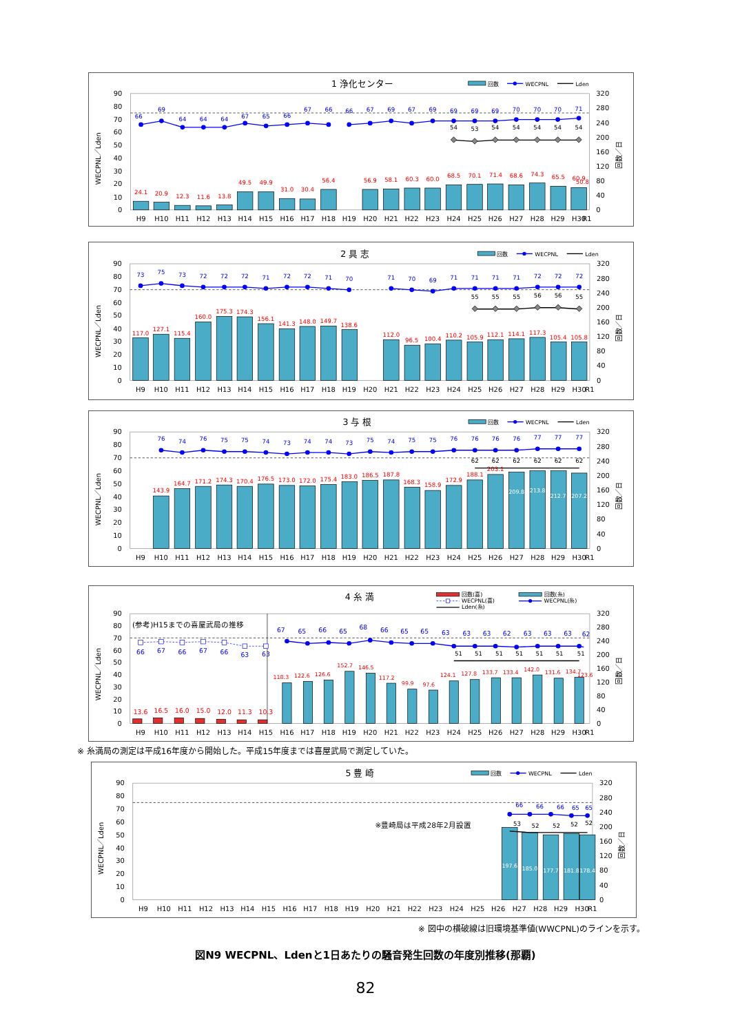1 浄化センター
回数
WECPNL
Lden
0
10
20
30
40
50
60
70
80
90
0
40
80
120
160
200
240
280
320
WECPNL／Lden
回数／日
24.1
20.9
12.3
11.6
13.8
49.5
49.9
31.0
30.4
56.4
56.9
58.1
60.3
60.0
68.5
70.1
71.4
68.6
74.3
65.5
60.9
50.8
66
69
64
64
64
67
65
66
67
66
66
67
69
67
69
69
69
69
70
70
70
71
54
53
54
54
54
54
54
H9
H10
H11
H12
H13
H14
H15
H16
H17
H18
H19
H20
H21
H22
H23
H24
H25
H26
H27
H28
H29
H30
R1
2 具 志
回数
WECPNL
Lden
0
10
20
30
40
50
60
70
80
90
0
40
80
120
160
200
240
280
320
WECPNL／Lden
回数／日
117.0
127.1
115.4
160.0
175.3
174.3
156.1
141.3
148.0
149.7
138.6
112.0
96.5
100.4
110.2
105.9
112.1
114.1
117.3
105.4
105.8
73
75
73
72
72
72
71
72
72
71
70
71
70
69
71
71
71
71
72
72
72
55
55
55
56
56
55
H9
H10
H11
H12
H13
H14
H15
H16
H17
H18
H19
H20
H21
H22
H23
H24
H25
H26
H27
H28
H29
H30
R1
3 与 根
回数
WECPNL
Lden
0
10
20
30
40
50
60
70
80
90
0
40
80
120
160
200
240
280
320
WECPNL／Lden
回数／日
143.9
164.7
171.2
174.3
170.4
176.5
173.0
172.0
175.4
183.0
186.5
187.8
168.3
158.9
172.9
188.1
203.1
209.8
213.8
212.7
207.2
76
74
76
75
75
74
73
74
74
73
75
74
75
75
76
76
76
76
77
77
77
62
62
62
62
62
62
H9
H10
H11
H12
H13
H14
H15
H16
H17
H18
H19
H20
H21
H22
H23
H24
H25
H26
H27
H28
H29
H30
R1
4 糸 満
回数(喜)
回数(糸)
WECPNL(喜)
WECPNL(糸)
Lden(糸)
(参考)H15までの喜屋武局の推移
0
10
20
30
40
50
60
70
80
90
0
40
80
120
160
200
240
280
320
WECPNL／Lden
回数／日
13.6
16.5
16.0
15.0
12.0
11.3
10.3
118.3
122.6
126.6
152.7
146.5
117.2
99.9
97.6
124.1
127.8
133.7
133.4
142.0
131.6
134.7
123.6
66
67
66
67
66
63
63
67
65
66
65
68
66
65
65
63
63
63
62
63
63
63
62
51
51
51
51
51
51
51
H9
H10
H11
H12
H13
H14
H15
H16
H17
H18
H19
H20
H21
H22
H23
H24
H25
H26
H27
H28
H29
H30
R1
※ 糸満局の測定は平成16年度から開始した。平成15年度までは喜屋武局で測定していた。
5 豊 崎
回数
WECPNL
Lden
0
10
20
30
40
50
60
70
80
90
0
40
80
120
160
200
240
280
320
WECPNL／Lden
回数／日
※豊崎局は平成28年2月設置
197.6
185.0
177.7
181.8
178.4
66
66
66
65
65
53
52
52
52
52
H9
H10
H11
H12
H13
H14
H15
H16
H17
H18
H19
H20
H21
H22
H23
H24
H25
H26
H27
H28
H29
H30
R1
※ 図中の横破線は旧環境基準値(WWCPNL)のラインを示す。
図N9 WECPNL、Ldenと1日あたりの騒音発生回数の年度別推移(那覇)
82